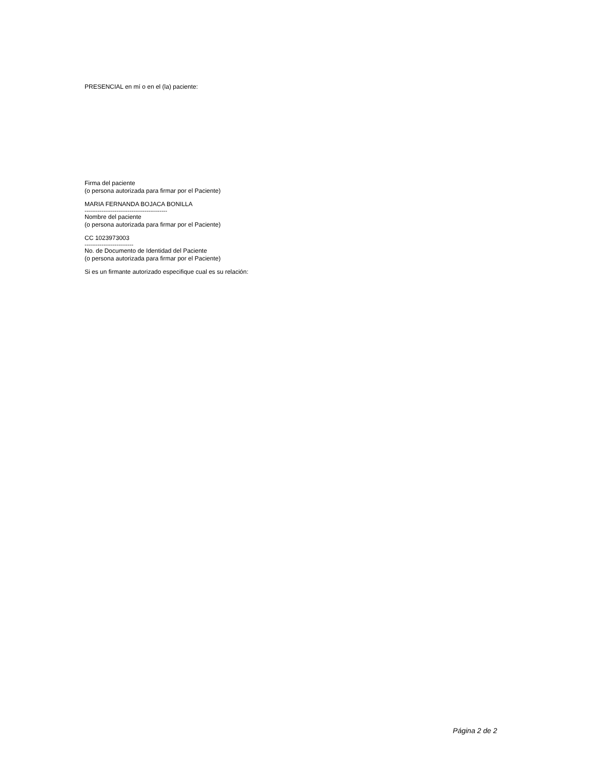PRESENCIAL en mí o en el (la) paciente:
Firma del paciente
(o persona autorizada para firmar por el Paciente)
MARIA FERNANDA BOJACA BONILLA
--------------------------------------------
Nombre del paciente
(o persona autorizada para firmar por el Paciente)
CC 1023973003
--------------------------
No. de Documento de Identidad del Paciente
(o persona autorizada para firmar por el Paciente)
Si es un firmante autorizado especifique cual es su relación:
Página 2 de 2